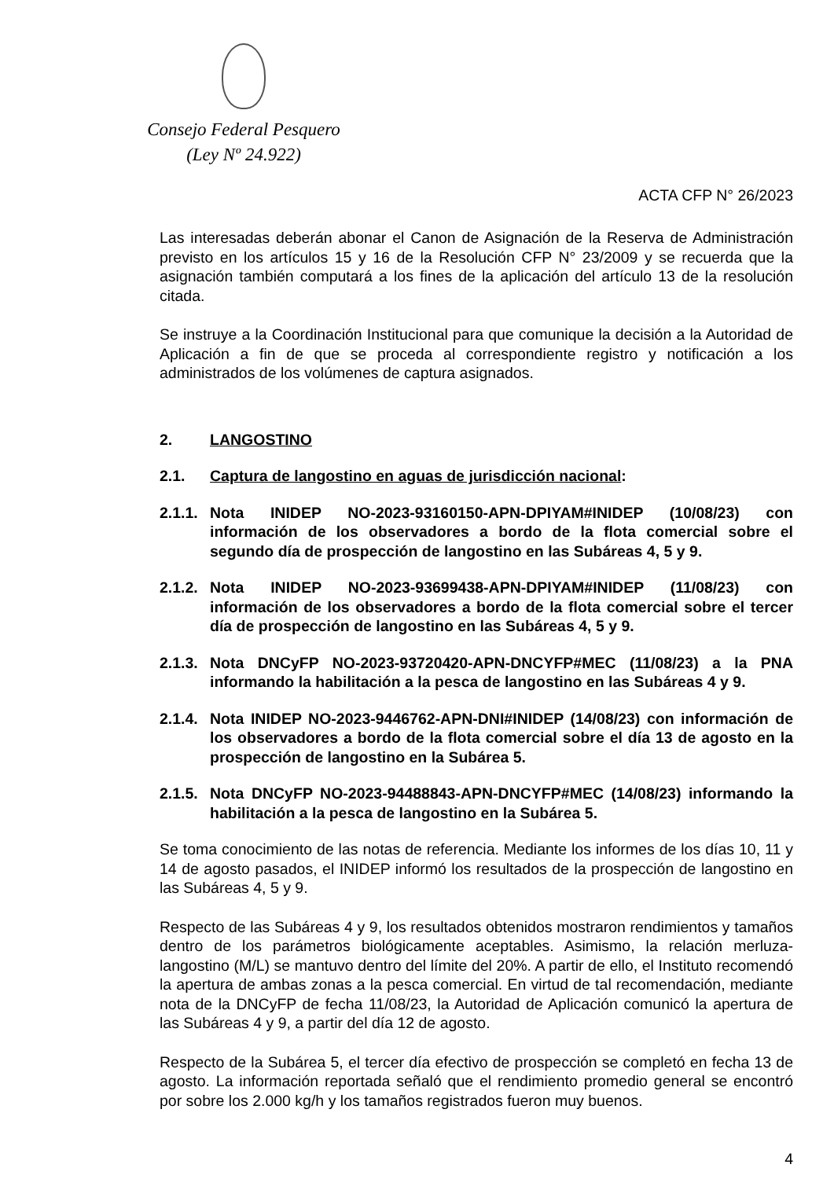Consejo Federal Pesquero
(Ley Nº 24.922)
ACTA CFP N° 26/2023
Las interesadas deberán abonar el Canon de Asignación de la Reserva de Administración previsto en los artículos 15 y 16 de la Resolución CFP N° 23/2009 y se recuerda que la asignación también computará a los fines de la aplicación del artículo 13 de la resolución citada.
Se instruye a la Coordinación Institucional para que comunique la decisión a la Autoridad de Aplicación a fin de que se proceda al correspondiente registro y notificación a los administrados de los volúmenes de captura asignados.
2. LANGOSTINO
2.1. Captura de langostino en aguas de jurisdicción nacional:
2.1.1. Nota INIDEP NO-2023-93160150-APN-DPIYAM#INIDEP (10/08/23) con información de los observadores a bordo de la flota comercial sobre el segundo día de prospección de langostino en las Subáreas 4, 5 y 9.
2.1.2. Nota INIDEP NO-2023-93699438-APN-DPIYAM#INIDEP (11/08/23) con información de los observadores a bordo de la flota comercial sobre el tercer día de prospección de langostino en las Subáreas 4, 5 y 9.
2.1.3. Nota DNCyFP NO-2023-93720420-APN-DNCYFP#MEC (11/08/23) a la PNA informando la habilitación a la pesca de langostino en las Subáreas 4 y 9.
2.1.4. Nota INIDEP NO-2023-9446762-APN-DNI#INIDEP (14/08/23) con información de los observadores a bordo de la flota comercial sobre el día 13 de agosto en la prospección de langostino en la Subárea 5.
2.1.5. Nota DNCyFP NO-2023-94488843-APN-DNCYFP#MEC (14/08/23) informando la habilitación a la pesca de langostino en la Subárea 5.
Se toma conocimiento de las notas de referencia. Mediante los informes de los días 10, 11 y 14 de agosto pasados, el INIDEP informó los resultados de la prospección de langostino en las Subáreas 4, 5 y 9.
Respecto de las Subáreas 4 y 9, los resultados obtenidos mostraron rendimientos y tamaños dentro de los parámetros biológicamente aceptables. Asimismo, la relación merluza-langostino (M/L) se mantuvo dentro del límite del 20%. A partir de ello, el Instituto recomendó la apertura de ambas zonas a la pesca comercial. En virtud de tal recomendación, mediante nota de la DNCyFP de fecha 11/08/23, la Autoridad de Aplicación comunicó la apertura de las Subáreas 4 y 9, a partir del día 12 de agosto.
Respecto de la Subárea 5, el tercer día efectivo de prospección se completó en fecha 13 de agosto. La información reportada señaló que el rendimiento promedio general se encontró por sobre los 2.000 kg/h y los tamaños registrados fueron muy buenos.
4